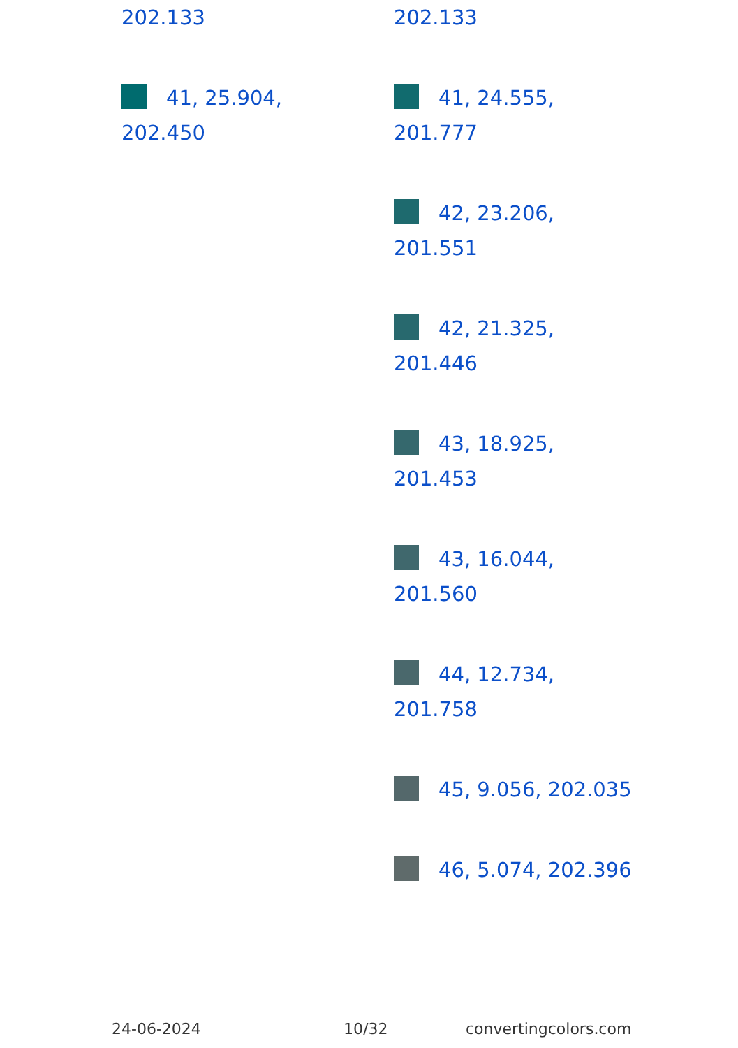202.133
41, 25.904, 202.450
202.133
41, 24.555, 201.777
42, 23.206, 201.551
42, 21.325, 201.446
43, 18.925, 201.453
43, 16.044, 201.560
44, 12.734, 201.758
45, 9.056, 202.035
46, 5.074, 202.396
24-06-2024 10/32 convertingcolors.com